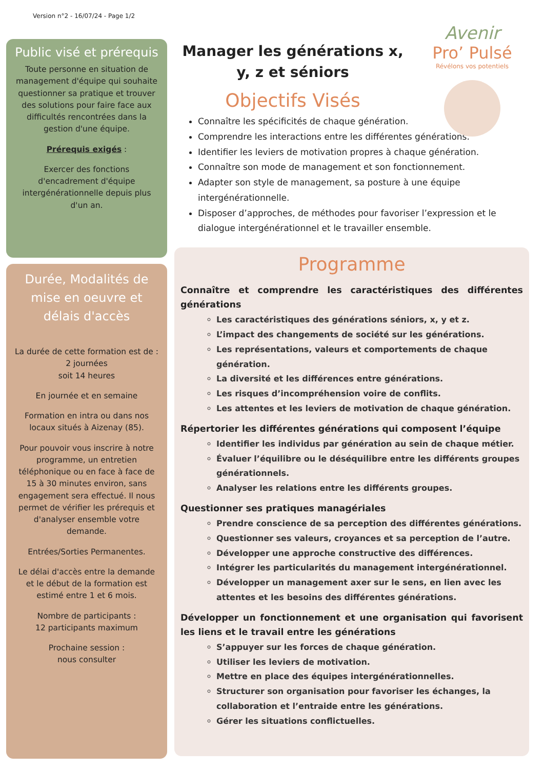Version n°2 - 16/07/24 - Page 1/2
Avenir
Pro’ Pulsé
Révélons vos potentiels
Public visé et prérequis
Toute personne en situation de management d'équipe qui souhaite questionner sa pratique et trouver des solutions pour faire face aux difficultés rencontrées dans la gestion d'une équipe.
Prérequis exigés :
Exercer des fonctions d'encadrement d'équipe intergénérationnelle depuis plus d'un an.
Durée, Modalités de mise en oeuvre et délais d'accès
La durée de cette formation est de :
2 journées
soit 14 heures
En journée et en semaine
Formation en intra ou dans nos locaux situés à Aizenay (85).
Pour pouvoir vous inscrire à notre programme, un entretien téléphonique ou en face à face de 15 à 30 minutes environ, sans engagement sera effectué. Il nous permet de vérifier les prérequis et d'analyser ensemble votre demande.
Entrées/Sorties Permanentes.
Le délai d'accès entre la demande et le début de la formation est estimé entre 1 et 6 mois.
Nombre de participants :
12 participants maximum
Prochaine session :
nous consulter
Manager les générations x, y, z et séniors
Objectifs Visés
Connaître les spécificités de chaque génération.
Comprendre les interactions entre les différentes générations.
Identifier les leviers de motivation propres à chaque génération.
Connaître son mode de management et son fonctionnement.
Adapter son style de management, sa posture à une équipe intergénérationnelle.
Disposer d’approches, de méthodes pour favoriser l’expression et le dialogue intergénérationnel et le travailler ensemble.
Programme
Connaître et comprendre les caractéristiques des différentes générations
Les caractéristiques des générations séniors, x, y et z.
L’impact des changements de société sur les générations.
Les représentations, valeurs et comportements de chaque génération.
La diversité et les différences entre générations.
Les risques d’incompréhension voire de conflits.
Les attentes et les leviers de motivation de chaque génération.
Répertorier les différentes générations qui composent l’équipe
Identifier les individus par génération au sein de chaque métier.
Évaluer l’équilibre ou le déséquilibre entre les différents groupes générationnels.
Analyser les relations entre les différents groupes.
Questionner ses pratiques managériales
Prendre conscience de sa perception des différentes générations.
Questionner ses valeurs, croyances et sa perception de l’autre.
Développer une approche constructive des différences.
Intégrer les particularités du management intergénérationnel.
Développer un management axer sur le sens, en lien avec les attentes et les besoins des différentes générations.
Développer un fonctionnement et une organisation qui favorisent les liens et le travail entre les générations
S’appuyer sur les forces de chaque génération.
Utiliser les leviers de motivation.
Mettre en place des équipes intergénérationnelles.
Structurer son organisation pour favoriser les échanges, la collaboration et l’entraide entre les générations.
Gérer les situations conflictuelles.